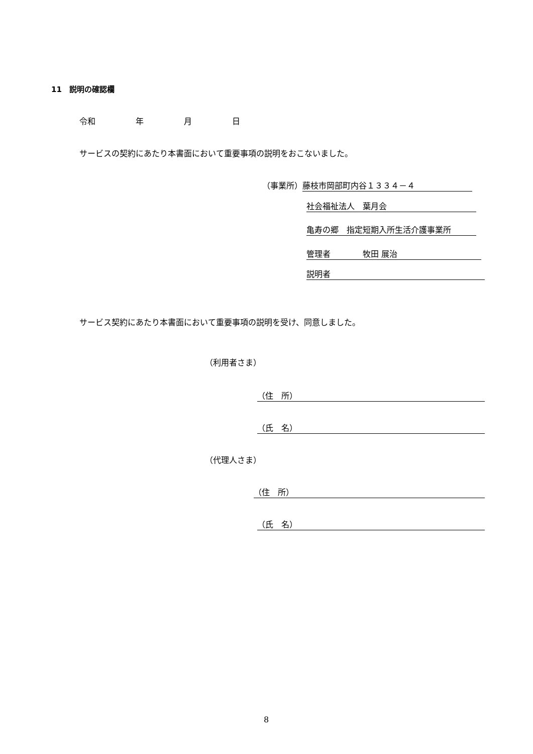11　説明の確認欄
令和　　　　　年　　　　　月　　　　　日
サービスの契約にあたり本書面において重要事項の説明をおこないました。
（事業所） 藤枝市岡部町内谷１３３４－４
社会福祉法人　葉月会
亀寿の郷　指定短期入所生活介護事業所
管理者　　　　牧田 展治
説明者
サービス契約にあたり本書面において重要事項の説明を受け、同意しました。
（利用者さま）
（住　所）
（氏　名）
（代理人さま）
（住　所）
（氏　名）
8